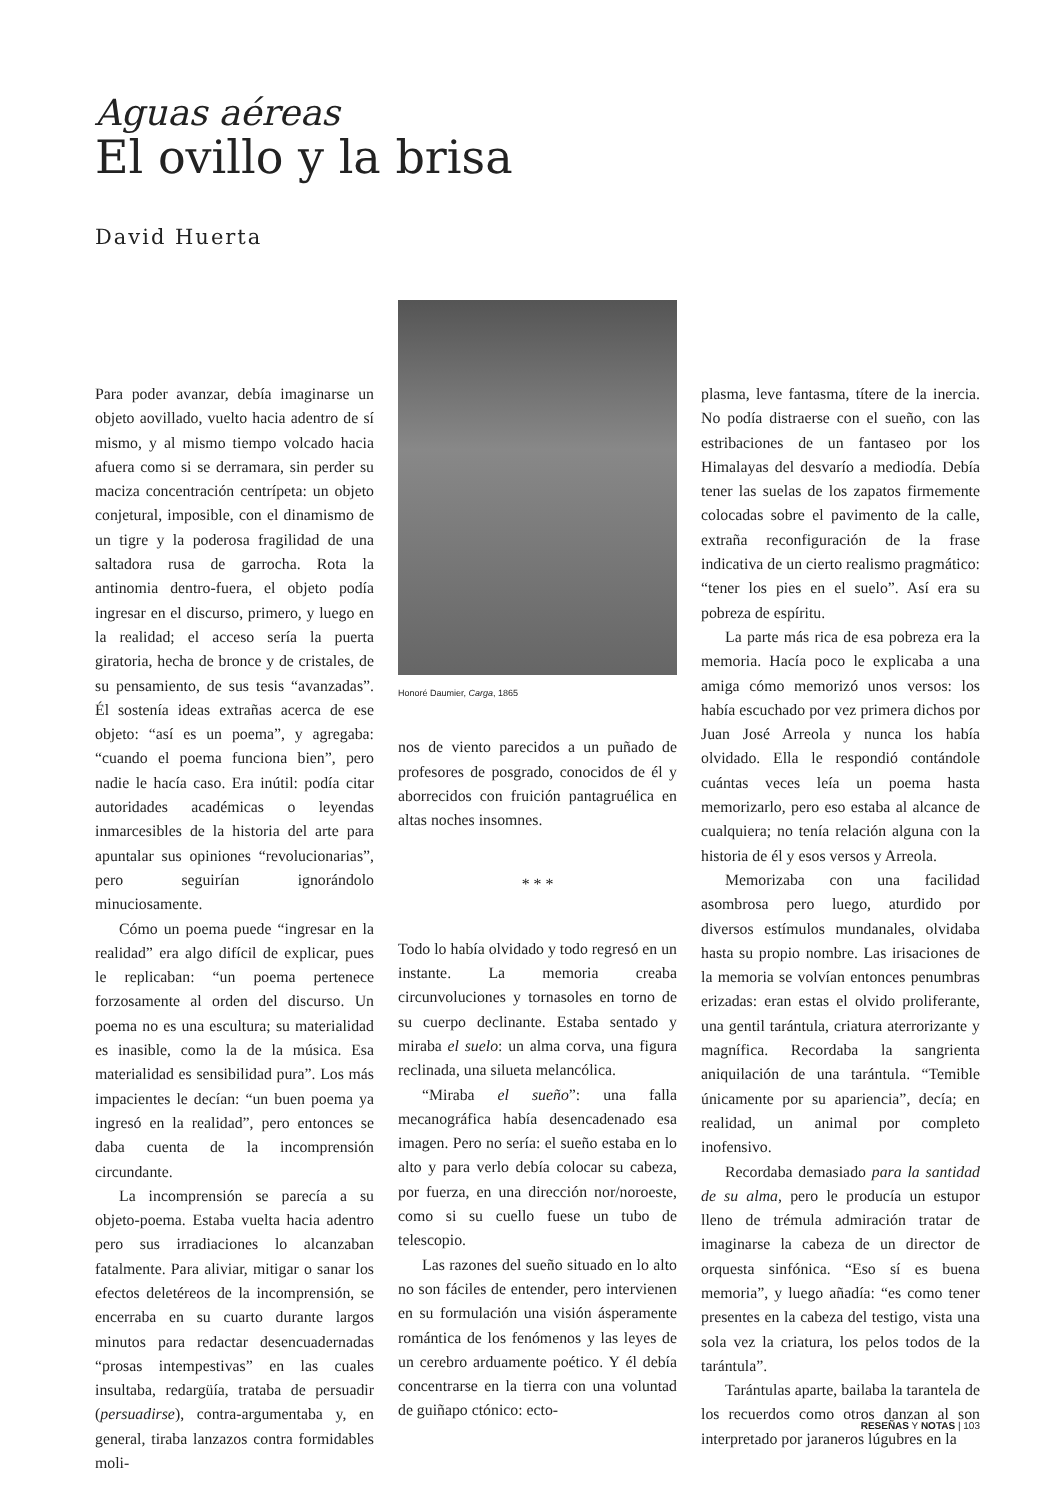Aguas aéreas
El ovillo y la brisa
David Huerta
Para poder avanzar, debía imaginarse un objeto aovillado, vuelto hacia adentro de sí mismo, y al mismo tiempo volcado hacia afuera como si se derramara, sin perder su maciza concentración centrípeta: un objeto conjetural, imposible, con el dinamismo de un tigre y la poderosa fragilidad de una saltadora rusa de garrocha. Rota la antinomia dentro-fuera, el objeto podía ingresar en el discurso, primero, y luego en la realidad; el acceso sería la puerta giratoria, hecha de bronce y de cristales, de su pensamiento, de sus tesis “avanzadas”. Él sostenía ideas extrañas acerca de ese objeto: “así es un poema”, y agregaba: “cuando el poema funciona bien”, pero nadie le hacía caso. Era inútil: podía citar autoridades académicas o leyendas inmarcesibles de la historia del arte para apuntalar sus opiniones “revolucionarias”, pero seguirían ignorándolo minuciosamente.
Cómo un poema puede “ingresar en la realidad” era algo difícil de explicar, pues le replicaban: “un poema pertenece forzosamente al orden del discurso. Un poema no es una escultura; su materialidad es inasible, como la de la música. Esa materialidad es sensibilidad pura”. Los más impacientes le decían: “un buen poema ya ingresó en la realidad”, pero entonces se daba cuenta de la incomprensión circundante.
La incomprensión se parecía a su objeto-poema. Estaba vuelta hacia adentro pero sus irradiaciones lo alcanzaban fatalmente. Para aliviar, mitigar o sanar los efectos deletéreos de la incomprensión, se encerraba en su cuarto durante largos minutos para redactar desencuadernadas “prosas intempestivas” en las cuales insultaba, redargüía, trataba de persuadir (persuadirse), contra-argumentaba y, en general, tiraba lanzazos contra formidables moli-
Honoré Daumier, Carga, 1865
nos de viento parecidos a un puñado de profesores de posgrado, conocidos de él y aborrecidos con fruición pantagruélica en altas noches insomnes.
* * *
Todo lo había olvidado y todo regresó en un instante. La memoria creaba circunvoluciones y tornasoles en torno de su cuerpo declinante. Estaba sentado y miraba el suelo: un alma corva, una figura reclinada, una silueta melancólica.
“Miraba el sueño”: una falla mecanográfica había desencadenado esa imagen. Pero no sería: el sueño estaba en lo alto y para verlo debía colocar su cabeza, por fuerza, en una dirección nor/noroeste, como si su cuello fuese un tubo de telescopio.
Las razones del sueño situado en lo alto no son fáciles de entender, pero intervienen en su formulación una visión ásperamente romántica de los fenómenos y las leyes de un cerebro arduamente poético. Y él debía concentrarse en la tierra con una voluntad de guiñapo ctónico: ecto-
plasma, leve fantasma, títere de la inercia. No podía distraerse con el sueño, con las estribaciones de un fantaseo por los Himalayas del desvarío a mediodía. Debía tener las suelas de los zapatos firmemente colocadas sobre el pavimento de la calle, extraña reconfiguración de la frase indicativa de un cierto realismo pragmático: “tener los pies en el suelo”. Así era su pobreza de espíritu.
La parte más rica de esa pobreza era la memoria. Hacía poco le explicaba a una amiga cómo memorizó unos versos: los había escuchado por vez primera dichos por Juan José Arreola y nunca los había olvidado. Ella le respondió contándole cuántas veces leía un poema hasta memorizarlo, pero eso estaba al alcance de cualquiera; no tenía relación alguna con la historia de él y esos versos y Arreola.
Memorizaba con una facilidad asombrosa pero luego, aturdido por diversos estímulos mundanales, olvidaba hasta su propio nombre. Las irisaciones de la memoria se volvían entonces penumbras erizadas: eran estas el olvido proliferante, una gentil tarántula, criatura aterrorizante y magnífica. Recordaba la sangrienta aniquilación de una tarántula. “Temible únicamente por su apariencia”, decía; en realidad, un animal por completo inofensivo.
Recordaba demasiado para la santidad de su alma, pero le producía un estupor lleno de trémula admiración tratar de imaginarse la cabeza de un director de orquesta sinfónica. “Eso sí es buena memoria”, y luego añadía: “es como tener presentes en la cabeza del testigo, vista una sola vez la criatura, los pelos todos de la tarántula”.
Tarántulas aparte, bailaba la tarantela de los recuerdos como otros danzan al son interpretado por jaraneros lúgubres en la
RESEÑAS Y NOTAS | 103